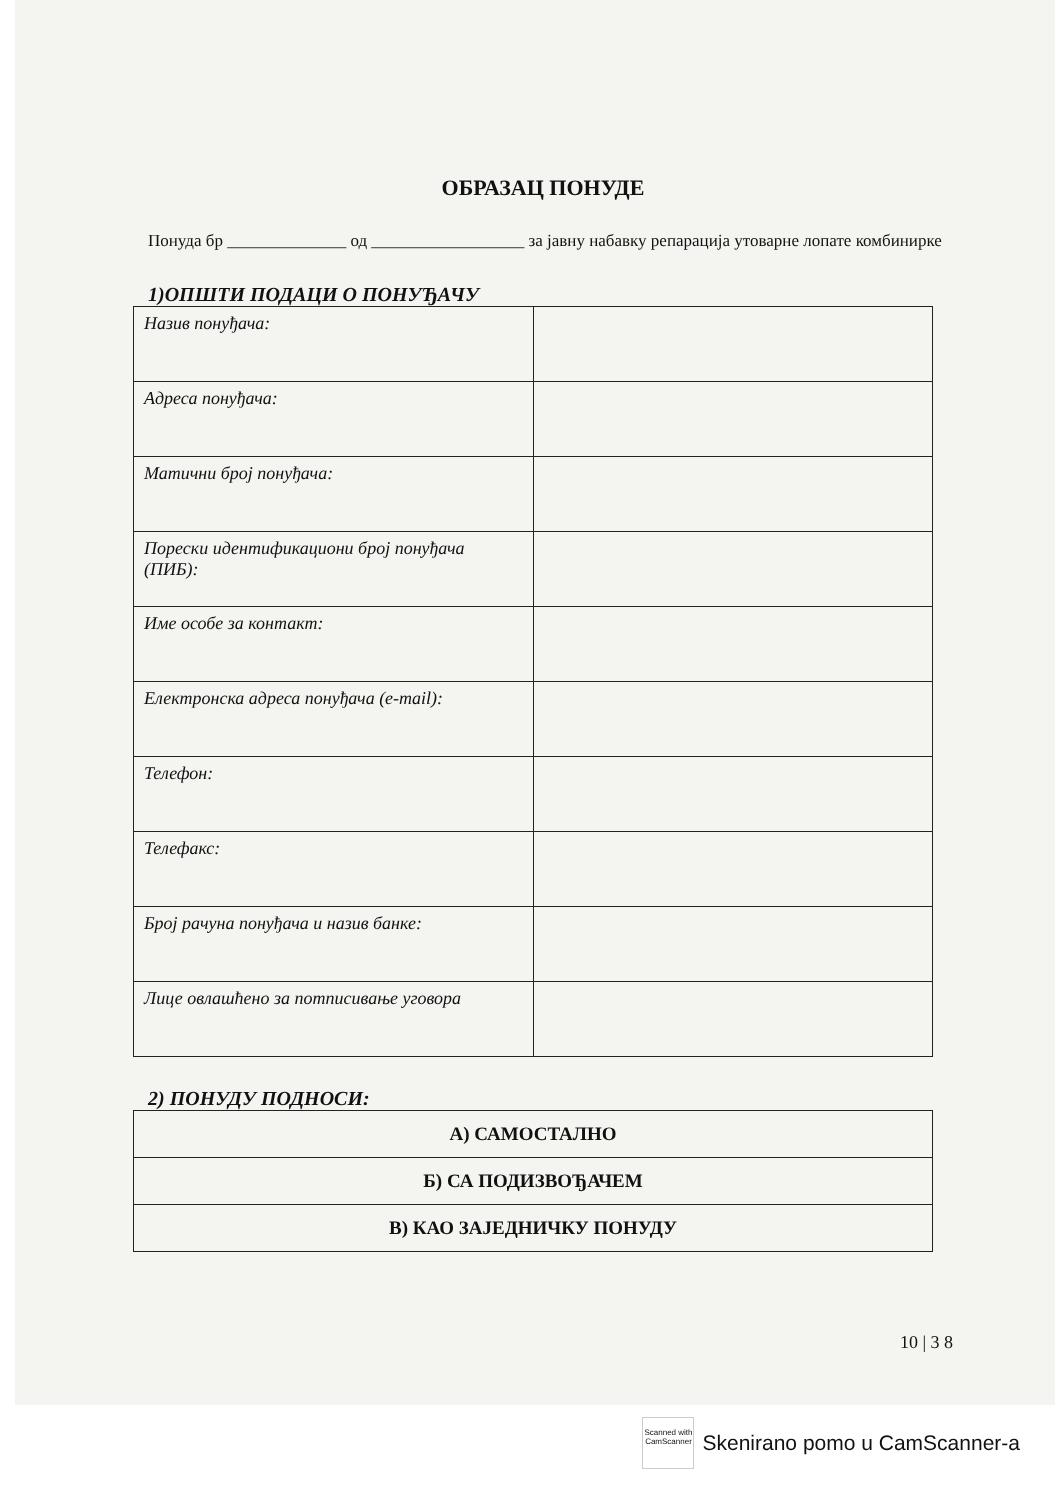ОБРАЗАЦ ПОНУДЕ
Понуда бр ______________ од __________________ за јавну набавку репарација утоварне лопате комбинирке
1)ОПШТИ ПОДАЦИ О ПОНУЂАЧУ
| Назив понуђача: | |
| Адреса понуђача: | |
| Матични број понуђача: | |
| Порески идентификациони број понуђача (ПИБ): | |
| Име особе за контакт: | |
| Електронска адреса понуђача (e-mail): | |
| Телефон: | |
| Телефакс: | |
| Број рачуна понуђача и назив банке: | |
| Лице овлашћено за потписивање уговора | |
2) ПОНУДУ ПОДНОСИ:
| А) САМОСТАЛНО |
| Б) СА ПОДИЗВОЂАЧЕМ |
| В) КАО ЗАЈЕДНИЧКУ ПОНУДУ |
10 | 3 8
Scanned with
CamScanner
Skenirano pomo u CamScanner-a